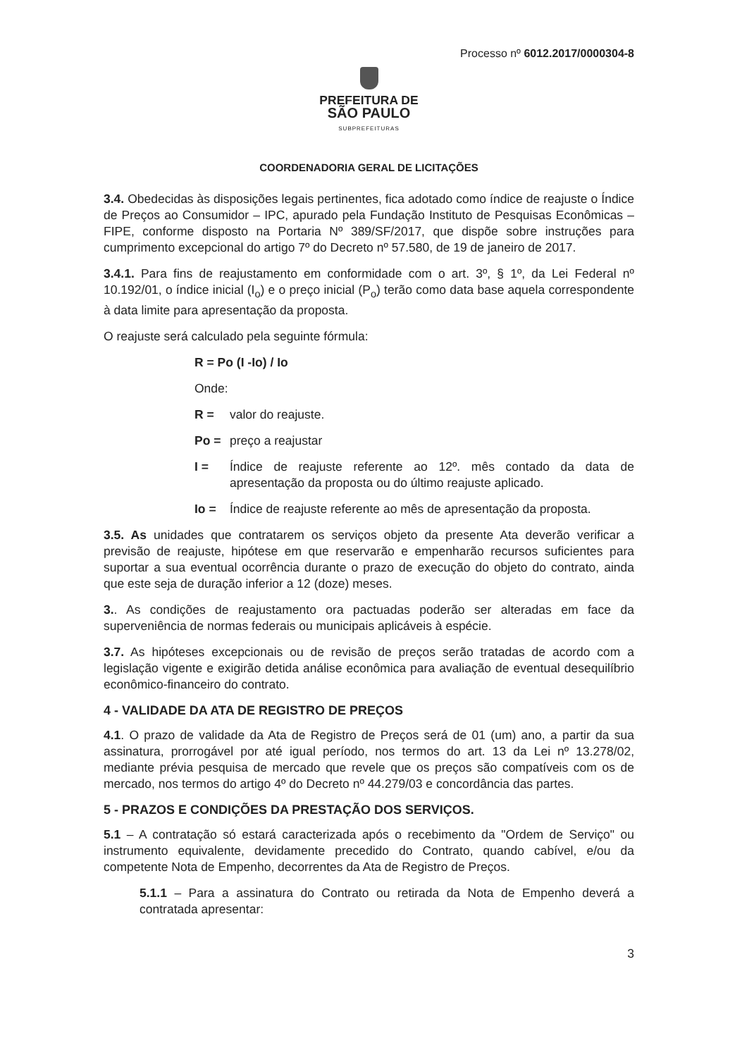Processo nº 6012.2017/0000304-8
PREFEITURA DE
SÃO PAULO
SUBPREFEITURAS
COORDENADORIA GERAL DE LICITAÇÕES
3.4. Obedecidas às disposições legais pertinentes, fica adotado como índice de reajuste o Índice de Preços ao Consumidor – IPC, apurado pela Fundação Instituto de Pesquisas Econômicas – FIPE, conforme disposto na Portaria Nº 389/SF/2017, que dispõe sobre instruções para cumprimento excepcional do artigo 7º do Decreto nº 57.580, de 19 de janeiro de 2017.
3.4.1. Para fins de reajustamento em conformidade com o art. 3º, § 1º, da Lei Federal nº 10.192/01, o índice inicial (I<sub>o</sub>) e o preço inicial (P<sub>o</sub>) terão como data base aquela correspondente à data limite para apresentação da proposta.
O reajuste será calculado pela seguinte fórmula:
R = Po (I -Io) / Io
Onde:
R = valor do reajuste.
Po = preço a reajustar
I = Índice de reajuste referente ao 12º. mês contado da data de apresentação da proposta ou do último reajuste aplicado.
Io = Índice de reajuste referente ao mês de apresentação da proposta.
3.5. As unidades que contratarem os serviços objeto da presente Ata deverão verificar a previsão de reajuste, hipótese em que reservarão e empenharão recursos suficientes para suportar a sua eventual ocorrência durante o prazo de execução do objeto do contrato, ainda que este seja de duração inferior a 12 (doze) meses.
3.. As condições de reajustamento ora pactuadas poderão ser alteradas em face da superveniência de normas federais ou municipais aplicáveis à espécie.
3.7. As hipóteses excepcionais ou de revisão de preços serão tratadas de acordo com a legislação vigente e exigirão detida análise econômica para avaliação de eventual desequilíbrio econômico-financeiro do contrato.
4 - VALIDADE DA ATA DE REGISTRO DE PREÇOS
4.1. O prazo de validade da Ata de Registro de Preços será de 01 (um) ano, a partir da sua assinatura, prorrogável por até igual período, nos termos do art. 13 da Lei nº 13.278/02, mediante prévia pesquisa de mercado que revele que os preços são compatíveis com os de mercado, nos termos do artigo 4º do Decreto nº 44.279/03 e concordância das partes.
5 - PRAZOS E CONDIÇÕES DA PRESTAÇÃO DOS SERVIÇOS.
5.1 – A contratação só estará caracterizada após o recebimento da "Ordem de Serviço" ou instrumento equivalente, devidamente precedido do Contrato, quando cabível, e/ou da competente Nota de Empenho, decorrentes da Ata de Registro de Preços.
5.1.1 – Para a assinatura do Contrato ou retirada da Nota de Empenho deverá a contratada apresentar:
3